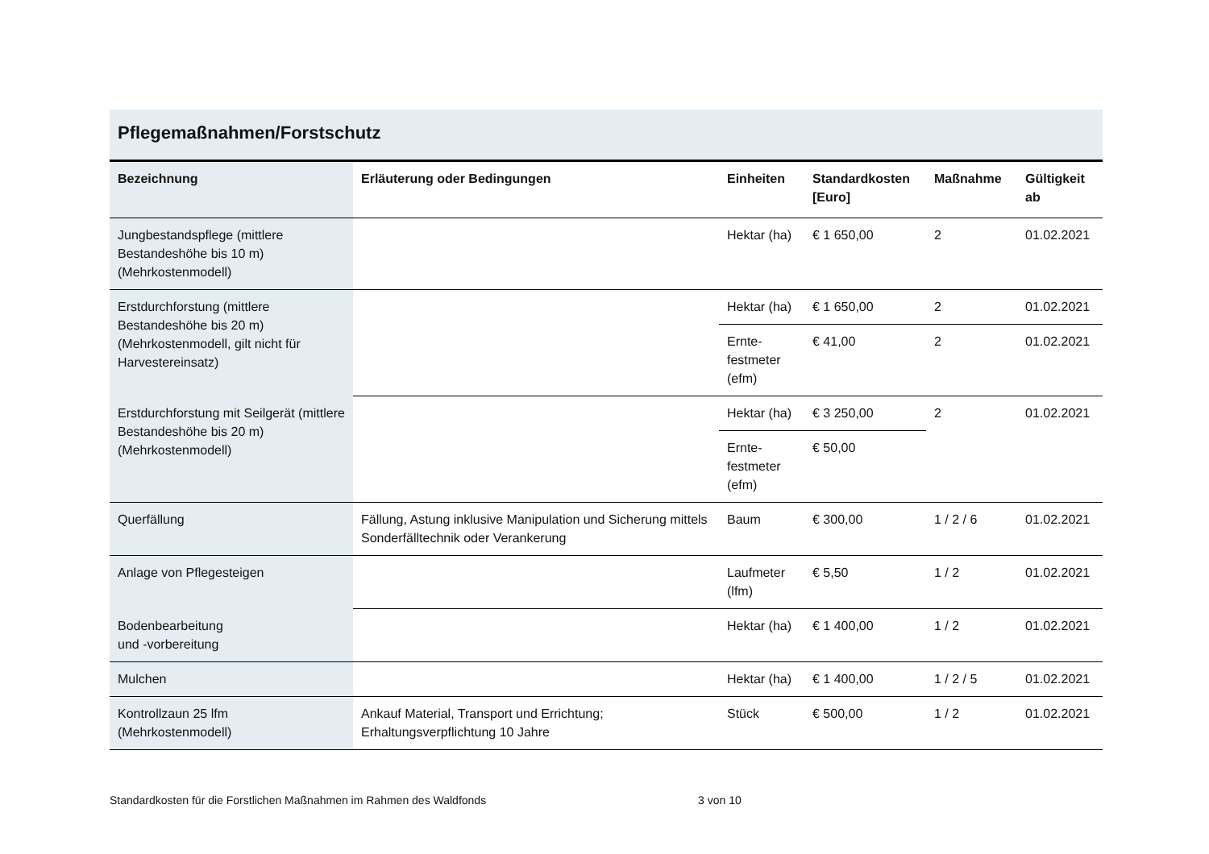Pflegemaßnahmen/Forstschutz
| Bezeichnung | Erläuterung oder Bedingungen | Einheiten | Standardkosten [Euro] | Maßnahme | Gültigkeit ab |
| --- | --- | --- | --- | --- | --- |
| Jungbestandspflege (mittlere Bestandeshöhe bis 10 m) (Mehrkostenmodell) | | Hektar (ha) | € 1 650,00 | 2 | 01.02.2021 |
| Erstdurchforstung (mittlere Bestandeshöhe bis 20 m) (Mehrkostenmodell, gilt nicht für Harvestereinsatz) | | Hektar (ha) | € 1 650,00 | 2 | 01.02.2021 |
| | | Ernte- festmeter (efm) | € 41,00 | 2 | 01.02.2021 |
| Erstdurchforstung mit Seilgerät (mittlere Bestandeshöhe bis 20 m) (Mehrkostenmodell) | | Hektar (ha) | € 3 250,00 | 2 | 01.02.2021 |
| | | Ernte- festmeter (efm) | € 50,00 | | |
| Querfällung | Fällung, Astung inklusive Manipulation und Sicherung mittels Sonderfälltechnik oder Verankerung | Baum | € 300,00 | 1 / 2 / 6 | 01.02.2021 |
| Anlage von Pflegesteigen | | Laufmeter (lfm) | € 5,50 | 1 / 2 | 01.02.2021 |
| Bodenbearbeitung und -vorbereitung | | Hektar (ha) | € 1 400,00 | 1 / 2 | 01.02.2021 |
| Mulchen | | Hektar (ha) | € 1 400,00 | 1 / 2 / 5 | 01.02.2021 |
| Kontrollzaun 25 lfm (Mehrkostenmodell) | Ankauf Material, Transport und Errichtung; Erhaltungsverpflichtung 10 Jahre | Stück | € 500,00 | 1 / 2 | 01.02.2021 |
Standardkosten für die Forstlichen Maßnahmen im Rahmen des Waldfonds 3 von 10